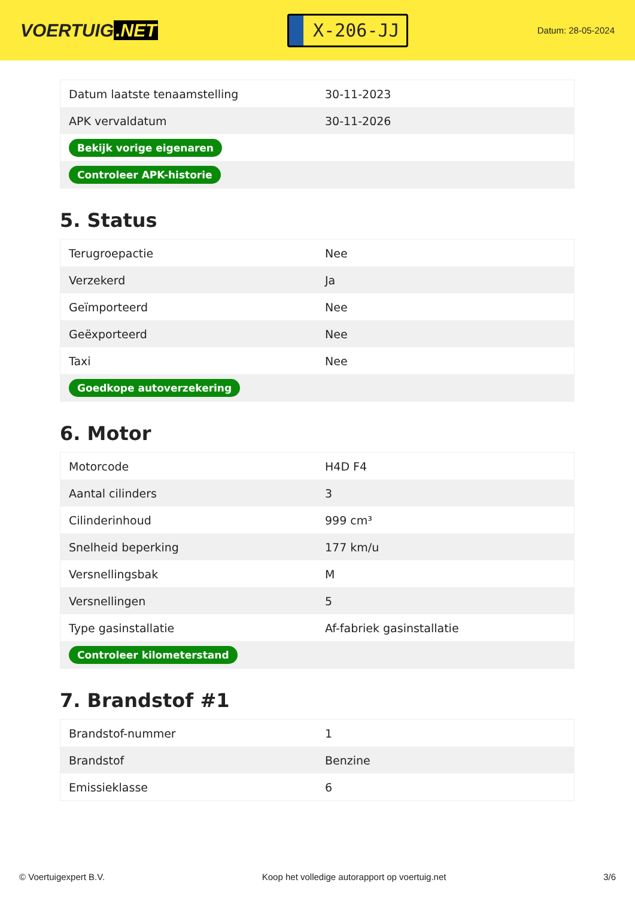VOERTUIG.NET
X-206-JJ
Datum: 28-05-2024
| Datum laatste tenaamstelling | 30-11-2023 |
| APK vervaldatum | 30-11-2026 |
| Bekijk vorige eigenaren | |
| Controleer APK-historie | |
5. Status
| Terugroepactie | Nee |
| Verzekerd | Ja |
| Geïmporteerd | Nee |
| Geëxporteerd | Nee |
| Taxi | Nee |
| Goedkope autoverzekering | |
6. Motor
| Motorcode | H4D F4 |
| Aantal cilinders | 3 |
| Cilinderinhoud | 999 cm³ |
| Snelheid beperking | 177 km/u |
| Versnellingsbak | M |
| Versnellingen | 5 |
| Type gasinstallatie | Af-fabriek gasinstallatie |
| Controleer kilometerstand | |
7. Brandstof #1
| Brandstof-nummer | 1 |
| Brandstof | Benzine |
| Emissieklasse | 6 |
© Voertuigexpert B.V. Koop het volledige autorapport op voertuig.net 3/6